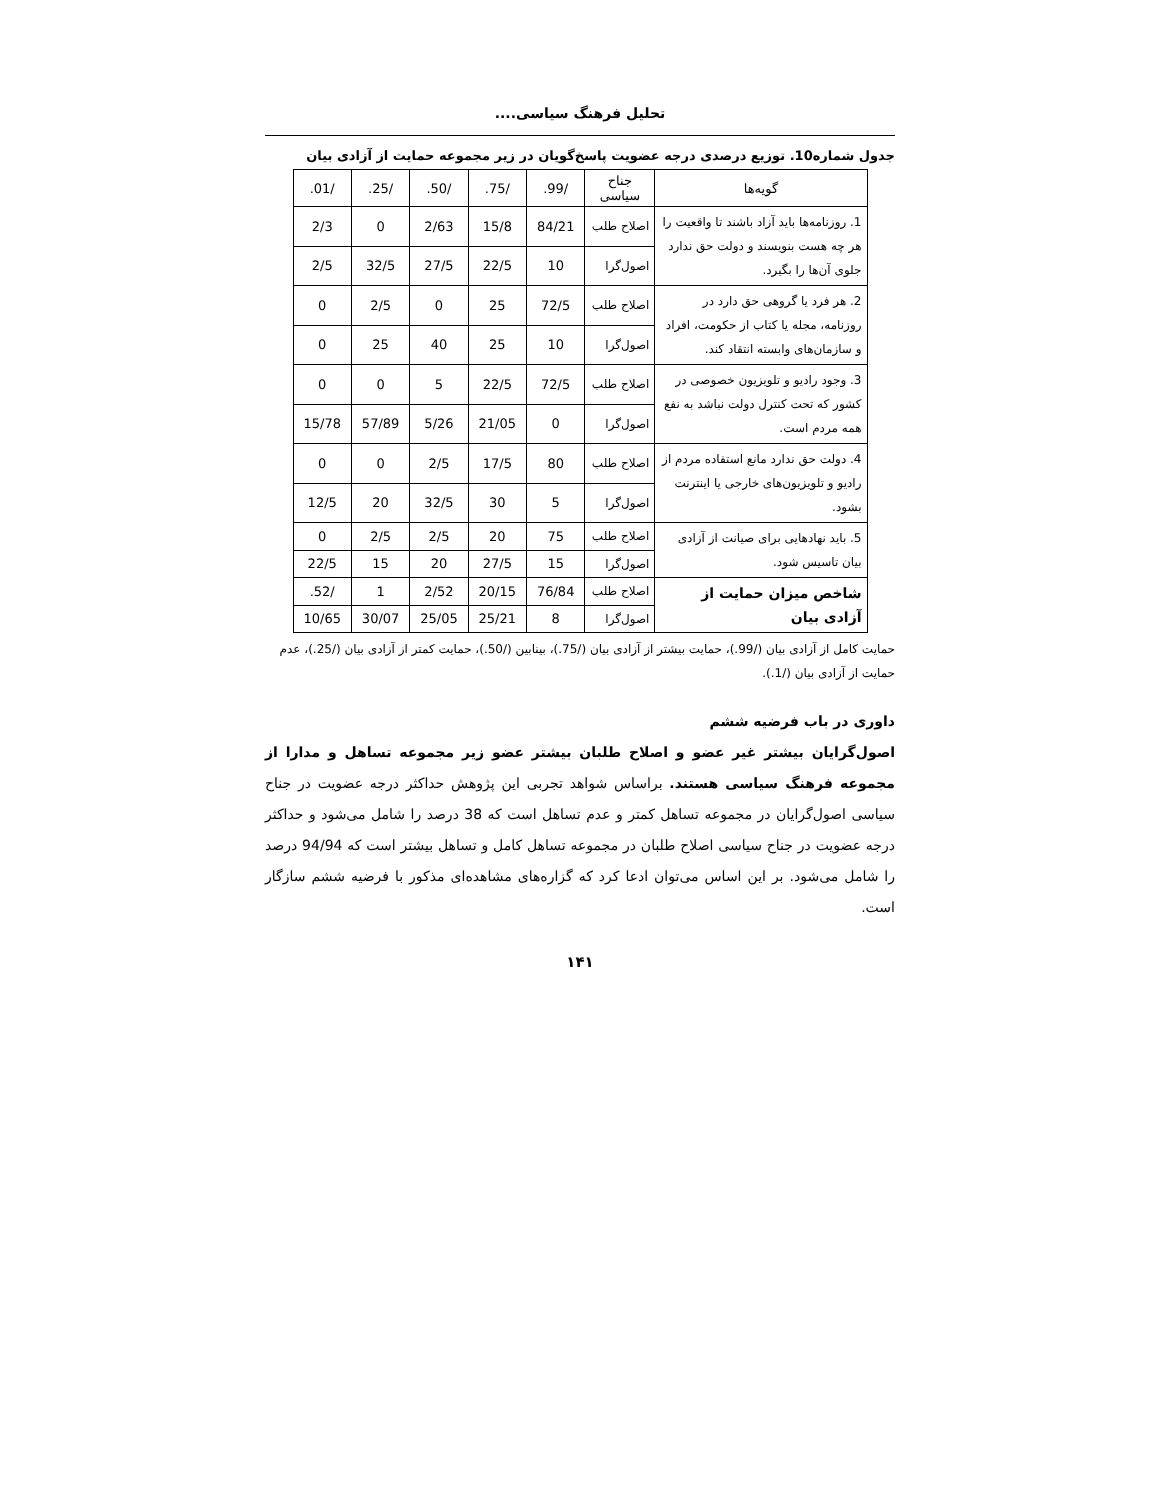تحلیل فرهنگ سیاسی....
جدول شماره10. توزیع درصدی درجه عضویت پاسخ‌گویان در زیر مجموعه حمایت از آزادی بیان
| گویه‌ها | جناح سیاسی | /99. | /75. | /50. | /25. | /01. |
| --- | --- | --- | --- | --- | --- | --- |
| 1. روزنامه‌ها باید آزاد باشند تا واقعیت را هر چه هست بنویسند و دولت حق ندارد جلوی آن‌ها را بگیرد. | اصلاح طلب | 84/21 | 15/8 | 2/63 | 0 | 2/3 |
| | اصول‌گرا | 10 | 22/5 | 27/5 | 32/5 | 2/5 |
| 2. هر فرد یا گروهی حق دارد در روزنامه، مجله یا کتاب از حکومت، افراد و سازمان‌های وابسته انتقاد کند. | اصلاح طلب | 72/5 | 25 | 0 | 2/5 | 0 |
| | اصول‌گرا | 10 | 25 | 40 | 25 | 0 |
| 3. وجود رادیو و تلویزیون خصوصی در کشور که تحت کنترل دولت نباشد به نفع همه مردم است. | اصلاح طلب | 72/5 | 22/5 | 5 | 0 | 0 |
| | اصول‌گرا | 0 | 21/05 | 5/26 | 57/89 | 15/78 |
| 4. دولت حق ندارد مانع استفاده مردم از رادیو و تلویزیون‌های خارجی یا اینترنت بشود. | اصلاح طلب | 80 | 17/5 | 2/5 | 0 | 0 |
| | اصول‌گرا | 5 | 30 | 32/5 | 20 | 12/5 |
| 5. باید نهادهایی برای صیانت از آزادی بیان تاسیس شود. | اصلاح طلب | 75 | 20 | 2/5 | 2/5 | 0 |
| | اصول‌گرا | 15 | 27/5 | 20 | 15 | 22/5 |
| شاخص میزان حمایت از آزادی بیان | اصلاح طلب | 76/84 | 20/15 | 2/52 | 1 | /52. |
| | اصول‌گرا | 8 | 25/21 | 25/05 | 30/07 | 10/65 |
حمایت کامل از آزادی بیان (/99.)، حمایت بیشتر از آزادی بیان (/75.)، بینابین (/50.)، حمایت کمتر از آزادی بیان (/25.)، عدم حمایت از آزادی بیان (/1.).
داوری در باب فرضیه ششم
اصول‌گرایان بیشتر غیر عضو و اصلاح طلبان بیشتر عضو زیر مجموعه تساهل و مدارا از مجموعه فرهنگ سیاسی هستند. براساس شواهد تجربی این پژوهش حداکثر درجه عضویت در جناح سیاسی اصول‌گرایان در مجموعه تساهل کمتر و عدم تساهل است که 38 درصد را شامل می‌شود و حداکثر درجه عضویت در جناح سیاسی اصلاح طلبان در مجموعه تساهل کامل و تساهل بیشتر است که 94/94 درصد را شامل می‌شود. بر این اساس می‌توان ادعا کرد که گزاره‌های مشاهده‌ای مذکور با فرضیه ششم سازگار است.
۱۴۱